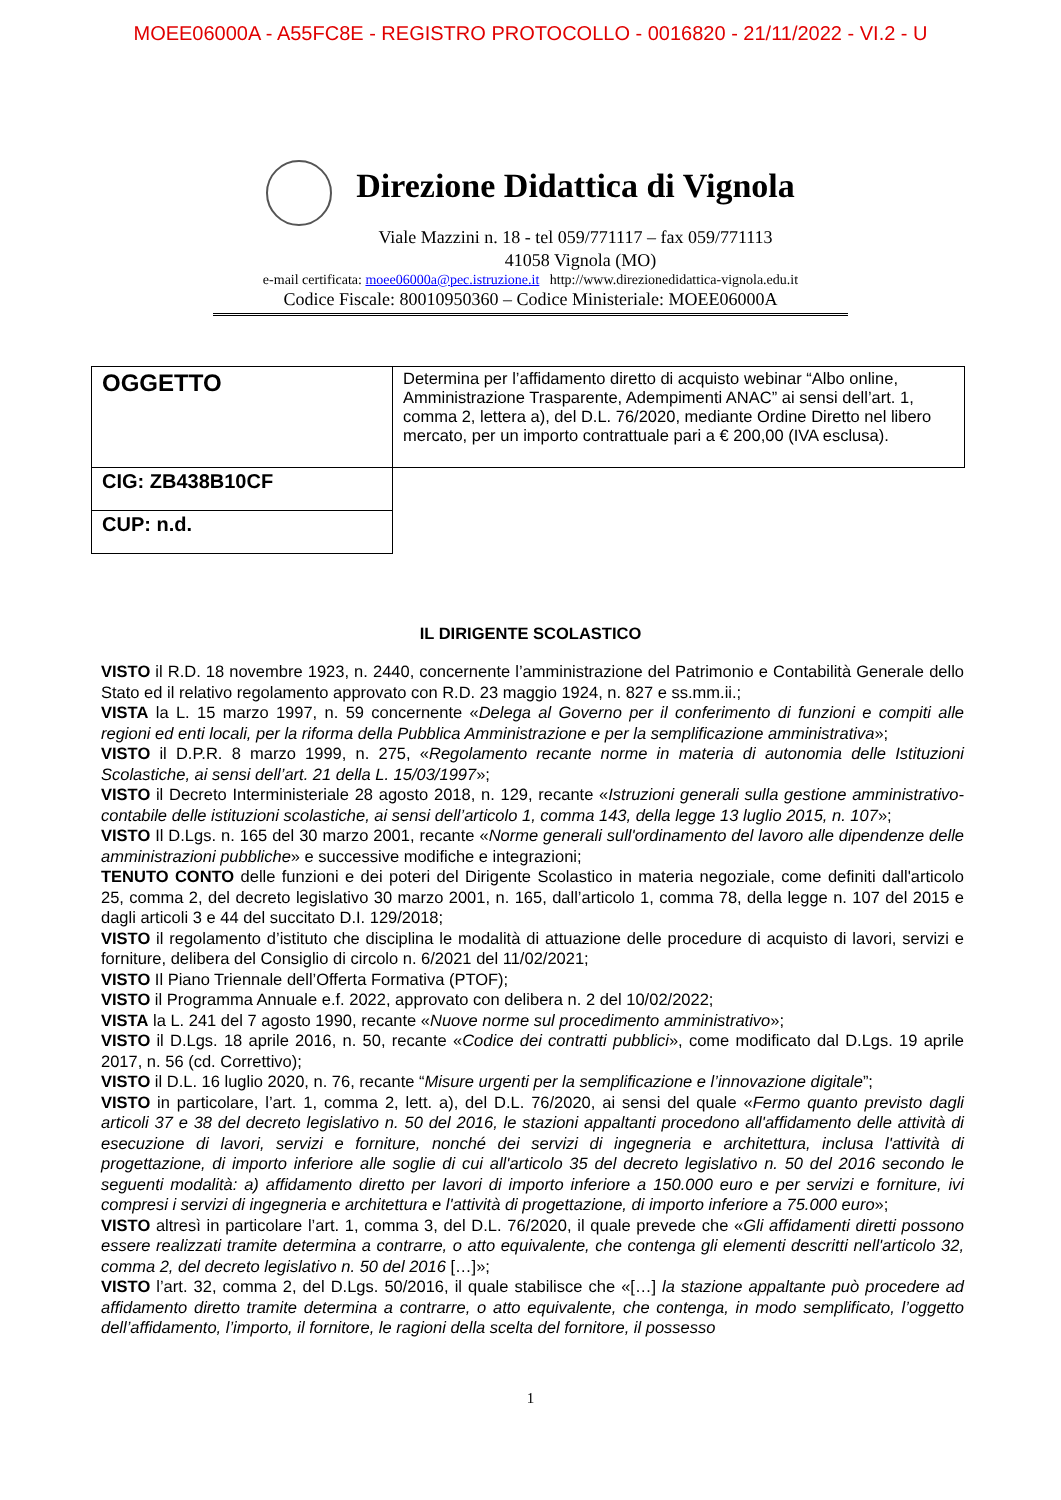MOEE06000A - A55FC8E - REGISTRO PROTOCOLLO - 0016820 - 21/11/2022 - VI.2 - U
Direzione Didattica di Vignola
Viale Mazzini n. 18 - tel 059/771117 – fax 059/771113
41058 Vignola (MO)
e-mail certificata: moee06000a@pec.istruzione.it http://www.direzionedidattica-vignola.edu.it
Codice Fiscale: 80010950360 – Codice Ministeriale: MOEE06000A
| OGGETTO | Determina per l’affidamento diretto di acquisto webinar “Albo online, Amministrazione Trasparente, Adempimenti ANAC” ai sensi dell’art. 1, comma 2, lettera a), del D.L. 76/2020, mediante Ordine Diretto nel libero mercato, per un importo contrattuale pari a € 200,00 (IVA esclusa). |
| CIG: ZB438B10CF | |
| CUP: n.d. | |
IL DIRIGENTE SCOLASTICO
VISTO il R.D. 18 novembre 1923, n. 2440, concernente l’amministrazione del Patrimonio e Contabilità Generale dello Stato ed il relativo regolamento approvato con R.D. 23 maggio 1924, n. 827 e ss.mm.ii.;
VISTA la L. 15 marzo 1997, n. 59 concernente «Delega al Governo per il conferimento di funzioni e compiti alle regioni ed enti locali, per la riforma della Pubblica Amministrazione e per la semplificazione amministrativa»;
VISTO il D.P.R. 8 marzo 1999, n. 275, «Regolamento recante norme in materia di autonomia delle Istituzioni Scolastiche, ai sensi dell’art. 21 della L. 15/03/1997»;
VISTO il Decreto Interministeriale 28 agosto 2018, n. 129, recante «Istruzioni generali sulla gestione amministrativo-contabile delle istituzioni scolastiche, ai sensi dell’articolo 1, comma 143, della legge 13 luglio 2015, n. 107»;
VISTO Il D.Lgs. n. 165 del 30 marzo 2001, recante «Norme generali sull'ordinamento del lavoro alle dipendenze delle amministrazioni pubbliche» e successive modifiche e integrazioni;
TENUTO CONTO delle funzioni e dei poteri del Dirigente Scolastico in materia negoziale, come definiti dall'articolo 25, comma 2, del decreto legislativo 30 marzo 2001, n. 165, dall’articolo 1, comma 78, della legge n. 107 del 2015 e dagli articoli 3 e 44 del succitato D.I. 129/2018;
VISTO il regolamento d’istituto che disciplina le modalità di attuazione delle procedure di acquisto di lavori, servizi e forniture, delibera del Consiglio di circolo n. 6/2021 del 11/02/2021;
VISTO Il Piano Triennale dell’Offerta Formativa (PTOF);
VISTO il Programma Annuale e.f. 2022, approvato con delibera n. 2 del 10/02/2022;
VISTA la L. 241 del 7 agosto 1990, recante «Nuove norme sul procedimento amministrativo»;
VISTO il D.Lgs. 18 aprile 2016, n. 50, recante «Codice dei contratti pubblici», come modificato dal D.Lgs. 19 aprile 2017, n. 56 (cd. Correttivo);
VISTO il D.L. 16 luglio 2020, n. 76, recante “Misure urgenti per la semplificazione e l’innovazione digitale”;
VISTO in particolare, l’art. 1, comma 2, lett. a), del D.L. 76/2020, ai sensi del quale «Fermo quanto previsto dagli articoli 37 e 38 del decreto legislativo n. 50 del 2016, le stazioni appaltanti procedono all'affidamento delle attività di esecuzione di lavori, servizi e forniture, nonché dei servizi di ingegneria e architettura, inclusa l'attività di progettazione, di importo inferiore alle soglie di cui all'articolo 35 del decreto legislativo n. 50 del 2016 secondo le seguenti modalità: a) affidamento diretto per lavori di importo inferiore a 150.000 euro e per servizi e forniture, ivi compresi i servizi di ingegneria e architettura e l'attività di progettazione, di importo inferiore a 75.000 euro»;
VISTO altresì in particolare l’art. 1, comma 3, del D.L. 76/2020, il quale prevede che «Gli affidamenti diretti possono essere realizzati tramite determina a contrarre, o atto equivalente, che contenga gli elementi descritti nell'articolo 32, comma 2, del decreto legislativo n. 50 del 2016 […]»;
VISTO l’art. 32, comma 2, del D.Lgs. 50/2016, il quale stabilisce che «[…] la stazione appaltante può procedere ad affidamento diretto tramite determina a contrarre, o atto equivalente, che contenga, in modo semplificato, l’oggetto dell’affidamento, l’importo, il fornitore, le ragioni della scelta del fornitore, il possesso
1